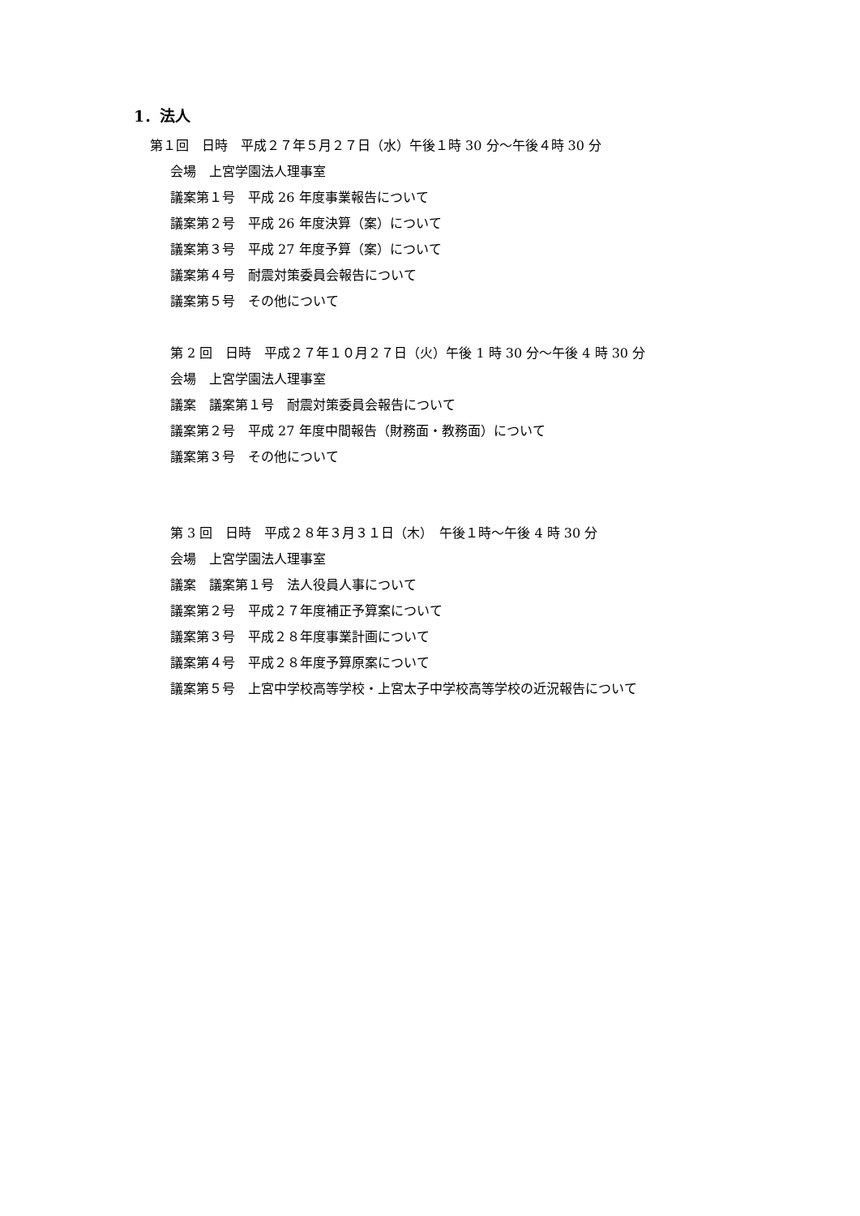1．法人
第１回　日時　平成２７年５月２７日（水）午後１時 30 分～午後４時 30 分
会場　上宮学園法人理事室
議案第１号　平成 26 年度事業報告について
議案第２号　平成 26 年度決算（案）について
議案第３号　平成 27 年度予算（案）について
議案第４号　耐震対策委員会報告について
議案第５号　その他について
第 2 回　日時　平成２７年１０月２７日（火）午後 1 時 30 分～午後 4 時 30 分
会場　上宮学園法人理事室
議案　議案第１号　耐震対策委員会報告について
議案第２号　平成 27 年度中間報告（財務面・教務面）について
議案第３号　その他について
第 3 回　日時　平成２８年３月３１日（木）　午後１時～午後 4 時 30 分
会場　上宮学園法人理事室
議案　議案第１号　法人役員人事について
議案第２号　平成２７年度補正予算案について
議案第３号　平成２８年度事業計画について
議案第４号　平成２８年度予算原案について
議案第５号　上宮中学校高等学校・上宮太子中学校高等学校の近況報告について